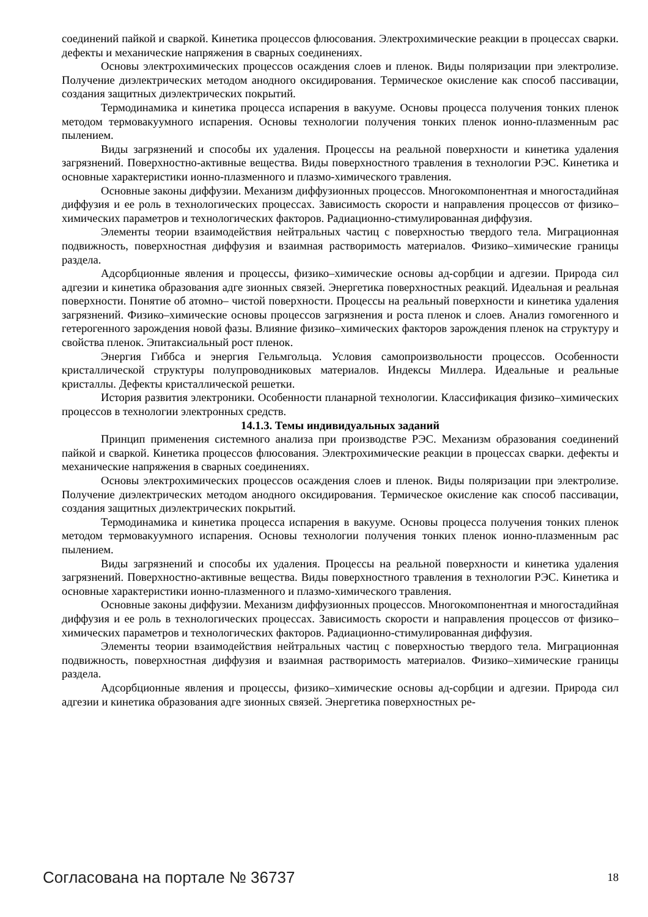соединений пайкой и сваркой. Кинетика процессов флюсования. Электрохимические реакции в процессах сварки. дефекты и механические напряжения в сварных соединениях.
Основы электрохимических процессов осаждения слоев и пленок. Виды поляризации при электролизе. Получение диэлектрических методом анодного оксидирования. Термическое окисление как способ пассивации, создания защитных диэлектрических покрытий.
Термодинамика и кинетика процесса испарения в вакууме. Основы процесса получения тонких пленок методом термовакуумного испарения. Основы технологии получения тонких пленок ионно-плазменным рас пылением.
Виды загрязнений и способы их удаления. Процессы на реальной поверхности и кинетика удаления загрязнений. Поверхностно-активные вещества. Виды поверхностного травления в технологии РЭС. Кинетика и основные характеристики ионно-плазменного и плазмо-химического травления.
Основные законы диффузии. Механизм диффузионных процессов. Многокомпонентная и многостадийная диффузия и ее роль в технологических процессах. Зависимость скорости и направления процессов от физико–химических параметров и технологических факторов. Радиационно-стимулированная диффузия.
Элементы теории взаимодействия нейтральных частиц с поверхностью твердого тела. Миграционная подвижность, поверхностная диффузия и взаимная растворимость материалов. Физико–химические границы раздела.
Адсорбционные явления и процессы, физико–химические основы ад-сорбции и адгезии. Природа сил адгезии и кинетика образования адге зионных связей. Энергетика поверхностных реакций. Идеальная и реальная поверхности. Понятие об атомно– чистой поверхности. Процессы на реальный поверхности и кинетика удаления загрязнений. Физико–химические основы процессов загрязнения и роста пленок и слоев. Анализ гомогенного и гетерогенного зарождения новой фазы. Влияние физико–химических факторов зарождения пленок на структуру и свойства пленок. Эпитаксиальный рост пленок.
Энергия Гиббса и энергия Гельмгольца. Условия самопроизвольности процессов. Особенности кристаллической структуры полупроводниковых материалов. Индексы Миллера. Идеальные и реальные кристаллы. Дефекты кристаллической решетки.
История развития электроники. Особенности планарной технологии. Классификация физико–химических процессов в технологии электронных средств.
14.1.3. Темы индивидуальных заданий
Принцип применения системного анализа при производстве РЭС. Механизм образования соединений пайкой и сваркой. Кинетика процессов флюсования. Электрохимические реакции в процессах сварки. дефекты и механические напряжения в сварных соединениях.
Основы электрохимических процессов осаждения слоев и пленок. Виды поляризации при электролизе. Получение диэлектрических методом анодного оксидирования. Термическое окисление как способ пассивации, создания защитных диэлектрических покрытий.
Термодинамика и кинетика процесса испарения в вакууме. Основы процесса получения тонких пленок методом термовакуумного испарения. Основы технологии получения тонких пленок ионно-плазменным рас пылением.
Виды загрязнений и способы их удаления. Процессы на реальной поверхности и кинетика удаления загрязнений. Поверхностно-активные вещества. Виды поверхностного травления в технологии РЭС. Кинетика и основные характеристики ионно-плазменного и плазмо-химического травления.
Основные законы диффузии. Механизм диффузионных процессов. Многокомпонентная и многостадийная диффузия и ее роль в технологических процессах. Зависимость скорости и направления процессов от физико–химических параметров и технологических факторов. Радиационно-стимулированная диффузия.
Элементы теории взаимодействия нейтральных частиц с поверхностью твердого тела. Миграционная подвижность, поверхностная диффузия и взаимная растворимость материалов. Физико–химические границы раздела.
Адсорбционные явления и процессы, физико–химические основы ад-сорбции и адгезии. Природа сил адгезии и кинетика образования адге зионных связей. Энергетика поверхностных ре-
Согласована на портале № 36737 18